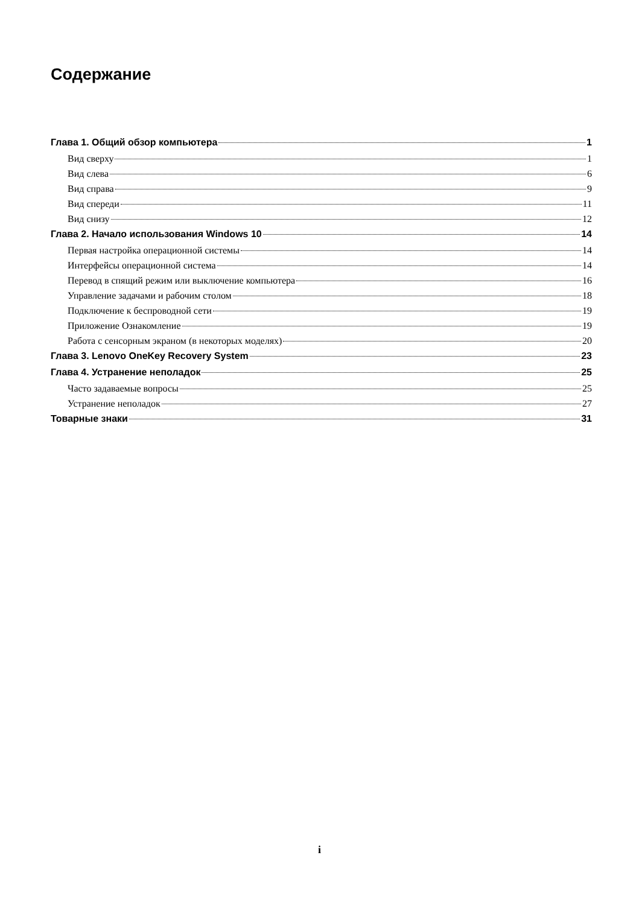Содержание
Глава 1. Общий обзор компьютера 1
Вид сверху 1
Вид слева 6
Вид справа 9
Вид спереди 11
Вид снизу 12
Глава 2. Начало использования Windows 10 14
Первая настройка операционной системы 14
Интерфейсы операционной система 14
Перевод в спящий режим или выключение компьютера 16
Управление задачами и рабочим столом 18
Подключение к беспроводной сети 19
Приложение Ознакомление 19
Работа с сенсорным экраном (в некоторых моделях) 20
Глава 3. Lenovo OneKey Recovery System 23
Глава 4. Устранение неполадок 25
Часто задаваемые вопросы 25
Устранение неполадок 27
Товарные знаки 31
i